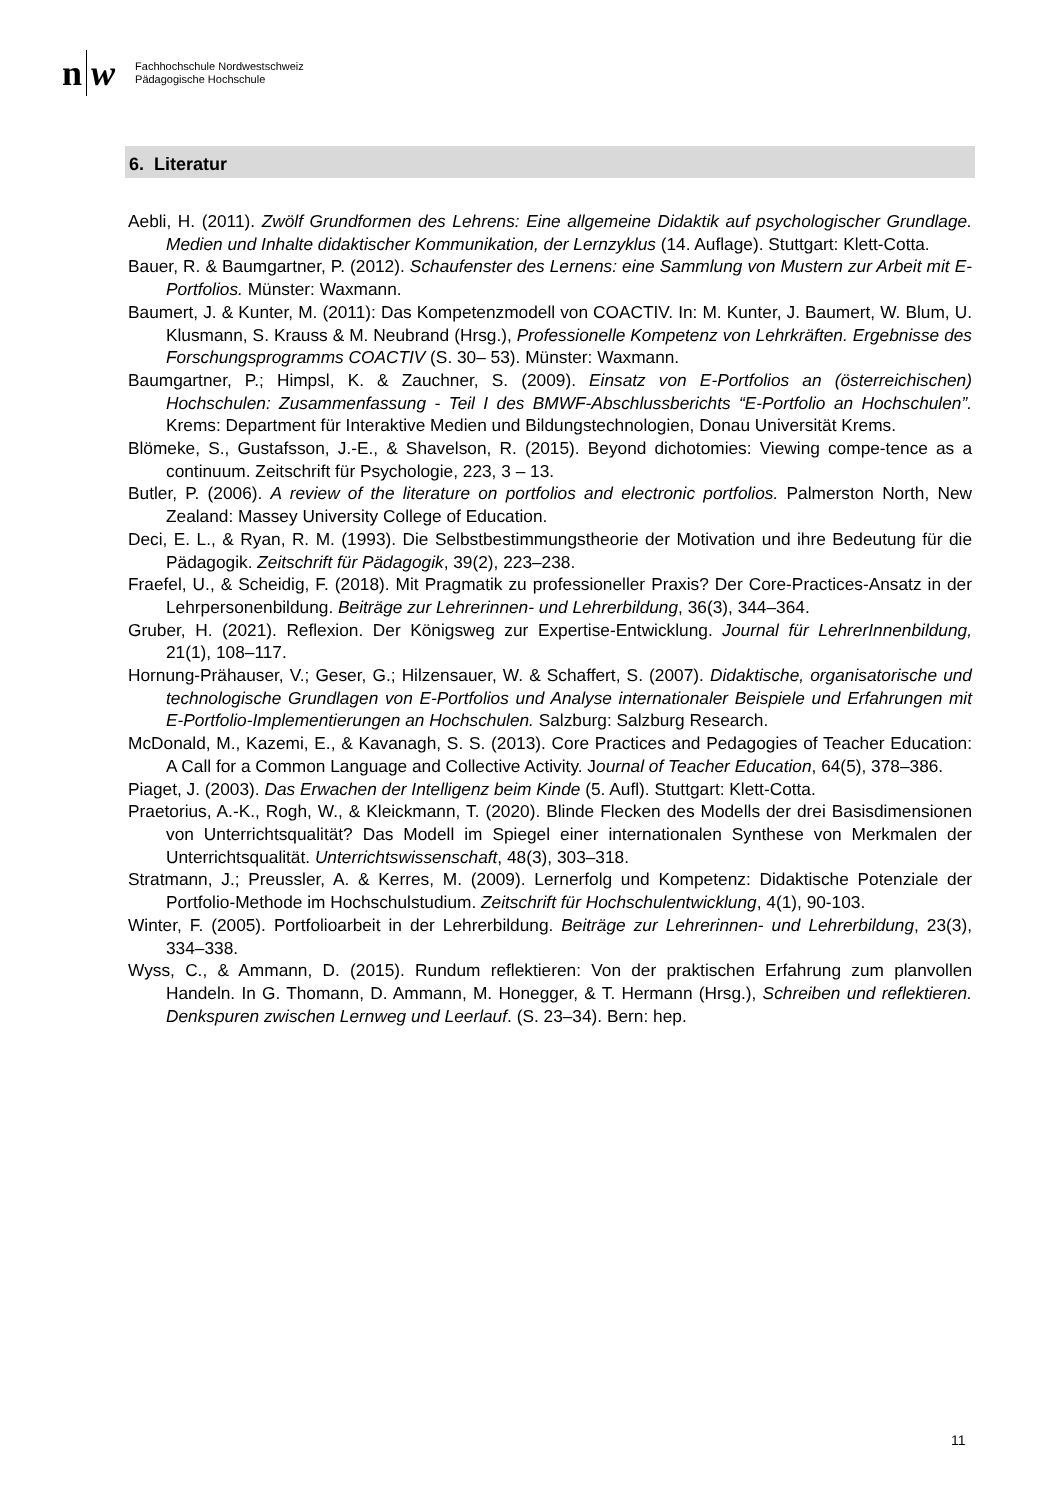n w
Fachhochschule Nordwestschweiz
Pädagogische Hochschule
6. Literatur
Aebli, H. (2011). Zwölf Grundformen des Lehrens: Eine allgemeine Didaktik auf psychologischer Grundlage. Medien und Inhalte didaktischer Kommunikation, der Lernzyklus (14. Auflage). Stuttgart: Klett-Cotta.
Bauer, R. & Baumgartner, P. (2012). Schaufenster des Lernens: eine Sammlung von Mustern zur Arbeit mit E-Portfolios. Münster: Waxmann.
Baumert, J. & Kunter, M. (2011): Das Kompetenzmodell von COACTIV. In: M. Kunter, J. Baumert, W. Blum, U. Klusmann, S. Krauss & M. Neubrand (Hrsg.), Professionelle Kompetenz von Lehrkräften. Ergebnisse des Forschungsprogramms COACTIV (S. 30– 53). Münster: Waxmann.
Baumgartner, P.; Himpsl, K. & Zauchner, S. (2009). Einsatz von E-Portfolios an (österreichischen) Hochschulen: Zusammenfassung - Teil I des BMWF-Abschlussberichts “E-Portfolio an Hochschulen”. Krems: Department für Interaktive Medien und Bildungstechnologien, Donau Universität Krems.
Blömeke, S., Gustafsson, J.-E., & Shavelson, R. (2015). Beyond dichotomies: Viewing compe-tence as a continuum. Zeitschrift für Psychologie, 223, 3 – 13.
Butler, P. (2006). A review of the literature on portfolios and electronic portfolios. Palmerston North, New Zealand: Massey University College of Education.
Deci, E. L., & Ryan, R. M. (1993). Die Selbstbestimmungstheorie der Motivation und ihre Bedeutung für die Pädagogik. Zeitschrift für Pädagogik, 39(2), 223–238.
Fraefel, U., & Scheidig, F. (2018). Mit Pragmatik zu professioneller Praxis? Der Core-Practices-Ansatz in der Lehrpersonenbildung. Beiträge zur Lehrerinnen- und Lehrerbildung, 36(3), 344–364.
Gruber, H. (2021). Reflexion. Der Königsweg zur Expertise-Entwicklung. Journal für LehrerInnenbildung, 21(1), 108–117.
Hornung-Prähauser, V.; Geser, G.; Hilzensauer, W. & Schaffert, S. (2007). Didaktische, organisatorische und technologische Grundlagen von E-Portfolios und Analyse internationaler Beispiele und Erfahrungen mit E-Portfolio-Implementierungen an Hochschulen. Salzburg: Salzburg Research.
McDonald, M., Kazemi, E., & Kavanagh, S. S. (2013). Core Practices and Pedagogies of Teacher Education: A Call for a Common Language and Collective Activity. Journal of Teacher Education, 64(5), 378–386.
Piaget, J. (2003). Das Erwachen der Intelligenz beim Kinde (5. Aufl). Stuttgart: Klett-Cotta.
Praetorius, A.-K., Rogh, W., & Kleickmann, T. (2020). Blinde Flecken des Modells der drei Basisdimensionen von Unterrichtsqualität? Das Modell im Spiegel einer internationalen Synthese von Merkmalen der Unterrichtsqualität. Unterrichtswissenschaft, 48(3), 303–318.
Stratmann, J.; Preussler, A. & Kerres, M. (2009). Lernerfolg und Kompetenz: Didaktische Potenziale der Portfolio-Methode im Hochschulstudium. Zeitschrift für Hochschulentwicklung, 4(1), 90-103.
Winter, F. (2005). Portfolioarbeit in der Lehrerbildung. Beiträge zur Lehrerinnen- und Lehrerbildung, 23(3), 334–338.
Wyss, C., & Ammann, D. (2015). Rundum reflektieren: Von der praktischen Erfahrung zum planvollen Handeln. In G. Thomann, D. Ammann, M. Honegger, & T. Hermann (Hrsg.), Schreiben und reflektieren. Denkspuren zwischen Lernweg und Leerlauf. (S. 23–34). Bern: hep.
11